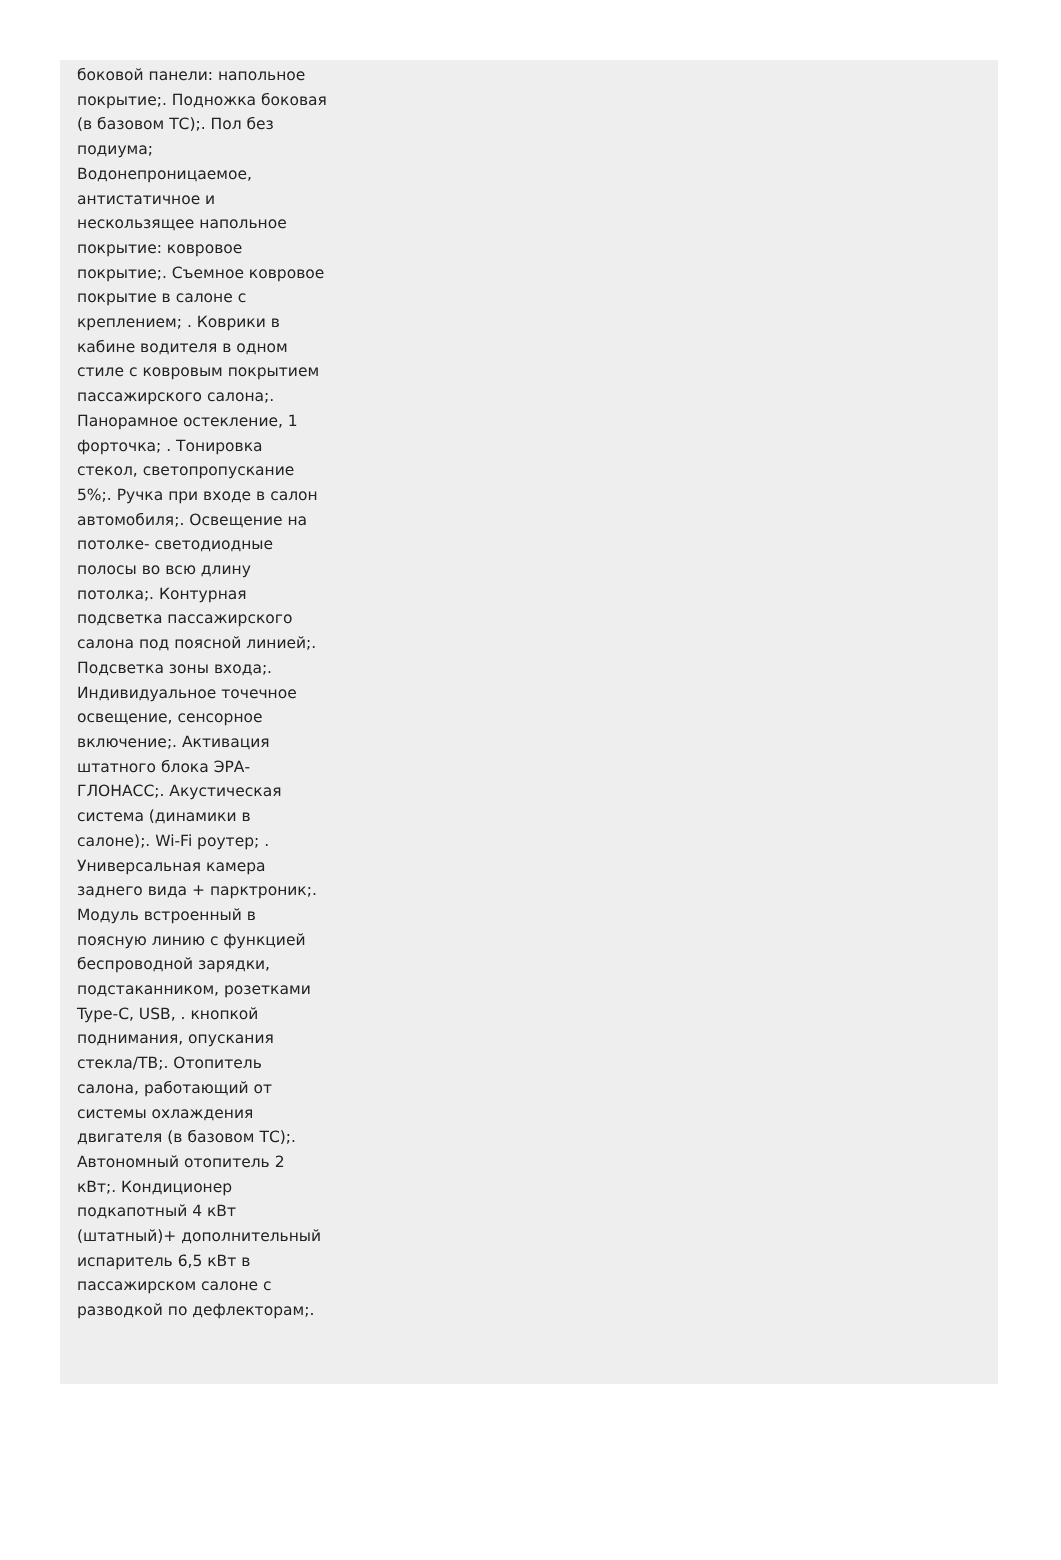боковой панели: напольное покрытие;. Подножка боковая (в базовом ТС);. Пол без подиума; Водонепроницаемое, антистатичное и нескользящее напольное покрытие: ковровое покрытие;. Съемное ковровое покрытие в салоне с креплением; . Коврики в кабине водителя в одном стиле с ковровым покрытием пассажирского салона;. Панорамное остекление, 1 форточка; . Тонировка стекол, светопропускание 5%;. Ручка при входе в салон автомобиля;. Освещение на потолке- светодиодные полосы во всю длину потолка;. Контурная подсветка пассажирского салона под поясной линией;. Подсветка зоны входа;. Индивидуальное точечное освещение, сенсорное включение;. Активация штатного блока ЭРА-ГЛОНАСС;. Акустическая система (динамики в салоне);. Wi-Fi роутер; . Универсальная камера заднего вида + парктроник;. Модуль встроенный в поясную линию с функцией беспроводной зарядки, подстаканником, розетками Type-C, USB, . кнопкой поднимания, опускания стекла/ТВ;. Отопитель салона, работающий от системы охлаждения двигателя (в базовом ТС);. Автономный отопитель 2 кВт;. Кондиционер подкапотный 4 кВт (штатный)+ дополнительный испаритель 6,5 кВт в пассажирском салоне с разводкой по дефлекторам;.